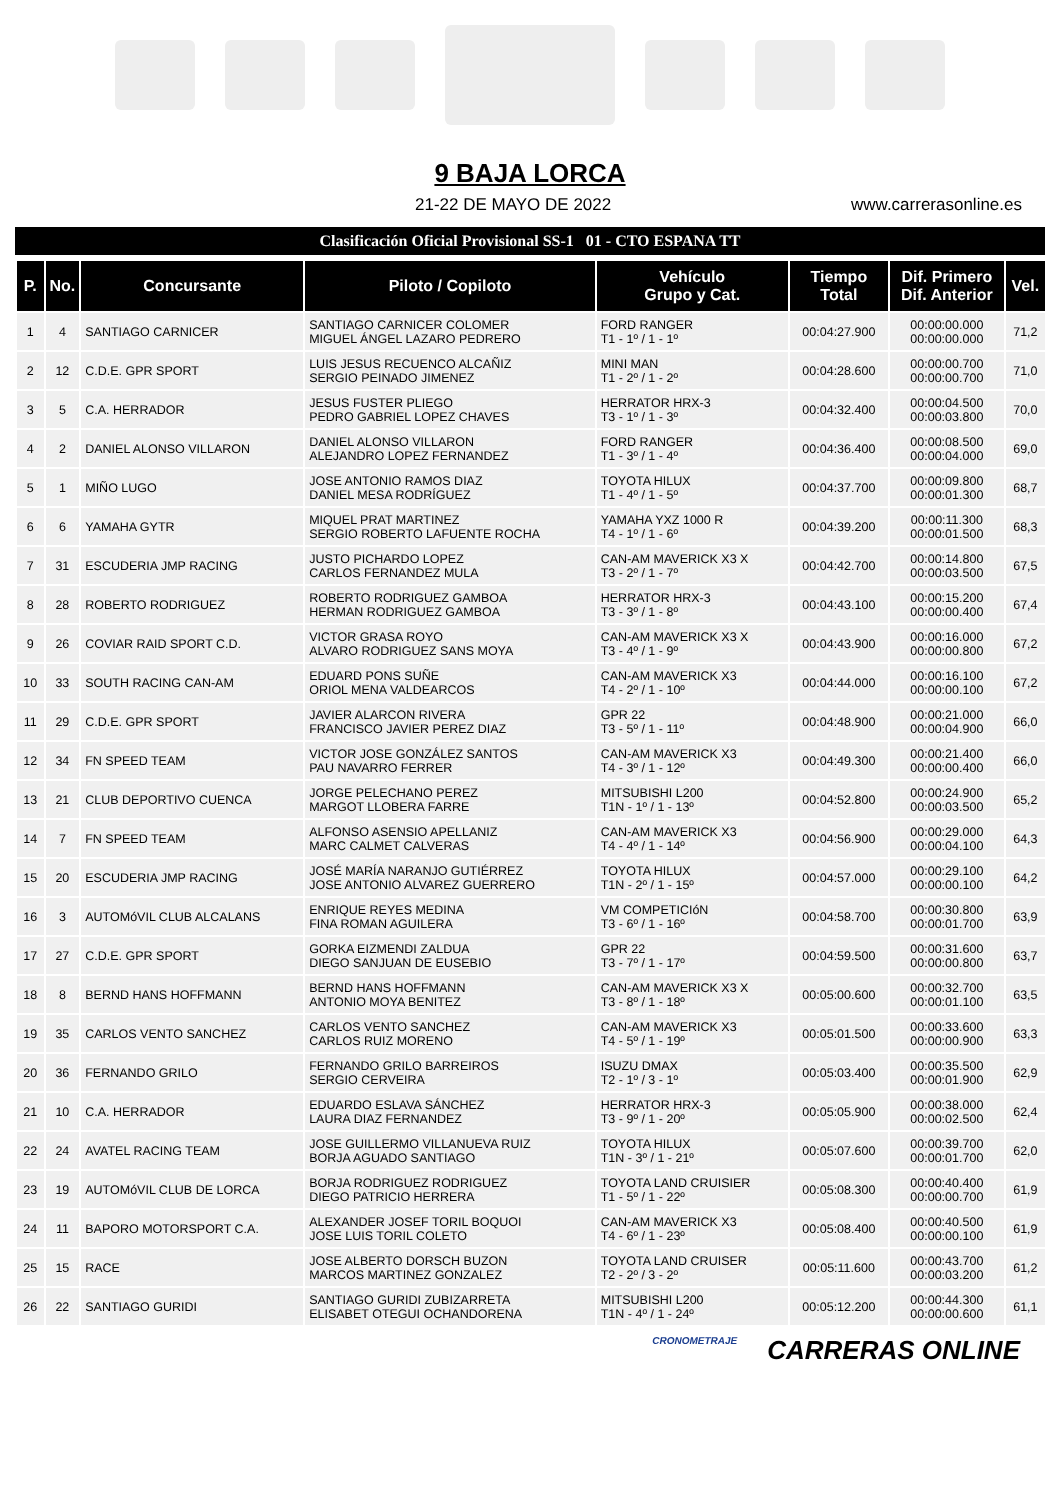9 BAJA LORCA
21-22 DE MAYO DE 2022 www.carrerasonline.es
Clasificación Oficial Provisional SS-1 01 - CTO ESPANA TT
| P. | No. | Concursante | Piloto / Copiloto | Vehículo Grupo y Cat. | Tiempo Total | Dif. Primero Dif. Anterior | Vel. |
| --- | --- | --- | --- | --- | --- | --- | --- |
| 1 | 4 | SANTIAGO CARNICER | SANTIAGO CARNICER COLOMER MIGUEL ÁNGEL LAZARO PEDRERO | FORD RANGER T1 - 1º / 1 - 1º | 00:04:27.900 | 00:00:00.000 00:00:00.000 | 71,2 |
| 2 | 12 | C.D.E. GPR SPORT | LUIS JESUS RECUENCO ALCAÑIZ SERGIO PEINADO JIMENEZ | MINI MAN T1 - 2º / 1 - 2º | 00:04:28.600 | 00:00:00.700 00:00:00.700 | 71,0 |
| 3 | 5 | C.A. HERRADOR | JESUS FUSTER PLIEGO PEDRO GABRIEL LOPEZ CHAVES | HERRATOR HRX-3 T3 - 1º / 1 - 3º | 00:04:32.400 | 00:00:04.500 00:00:03.800 | 70,0 |
| 4 | 2 | DANIEL ALONSO VILLARON | DANIEL ALONSO VILLARON ALEJANDRO LOPEZ FERNANDEZ | FORD RANGER T1 - 3º / 1 - 4º | 00:04:36.400 | 00:00:08.500 00:00:04.000 | 69,0 |
| 5 | 1 | MIÑO LUGO | JOSE ANTONIO RAMOS DIAZ DANIEL MESA RODRÍGUEZ | TOYOTA HILUX T1 - 4º / 1 - 5º | 00:04:37.700 | 00:00:09.800 00:00:01.300 | 68,7 |
| 6 | 6 | YAMAHA GYTR | MIQUEL PRAT MARTINEZ SERGIO ROBERTO LAFUENTE ROCHA | YAMAHA YXZ 1000 R T4 - 1º / 1 - 6º | 00:04:39.200 | 00:00:11.300 00:00:01.500 | 68,3 |
| 7 | 31 | ESCUDERIA JMP RACING | JUSTO PICHARDO LOPEZ CARLOS FERNANDEZ MULA | CAN-AM MAVERICK X3 X T3 - 2º / 1 - 7º | 00:04:42.700 | 00:00:14.800 00:00:03.500 | 67,5 |
| 8 | 28 | ROBERTO RODRIGUEZ | ROBERTO RODRIGUEZ GAMBOA HERMAN RODRIGUEZ GAMBOA | HERRATOR HRX-3 T3 - 3º / 1 - 8º | 00:04:43.100 | 00:00:15.200 00:00:00.400 | 67,4 |
| 9 | 26 | COVIAR RAID SPORT C.D. | VICTOR GRASA ROYO ALVARO RODRIGUEZ SANS MOYA | CAN-AM MAVERICK X3 X T3 - 4º / 1 - 9º | 00:04:43.900 | 00:00:16.000 00:00:00.800 | 67,2 |
| 10 | 33 | SOUTH RACING CAN-AM | EDUARD PONS SUÑE ORIOL MENA VALDEARCOS | CAN-AM MAVERICK X3 T4 - 2º / 1 - 10º | 00:04:44.000 | 00:00:16.100 00:00:00.100 | 67,2 |
| 11 | 29 | C.D.E. GPR SPORT | JAVIER ALARCON RIVERA FRANCISCO JAVIER PEREZ DIAZ | GPR 22 T3 - 5º / 1 - 11º | 00:04:48.900 | 00:00:21.000 00:00:04.900 | 66,0 |
| 12 | 34 | FN SPEED TEAM | VICTOR JOSE GONZÁLEZ SANTOS PAU NAVARRO FERRER | CAN-AM MAVERICK X3 T4 - 3º / 1 - 12º | 00:04:49.300 | 00:00:21.400 00:00:00.400 | 66,0 |
| 13 | 21 | CLUB DEPORTIVO CUENCA | JORGE PELECHANO PEREZ MARGOT LLOBERA FARRE | MITSUBISHI L200 T1N - 1º / 1 - 13º | 00:04:52.800 | 00:00:24.900 00:00:03.500 | 65,2 |
| 14 | 7 | FN SPEED TEAM | ALFONSO ASENSIO APELLANIZ MARC CALMET CALVERAS | CAN-AM MAVERICK X3 T4 - 4º / 1 - 14º | 00:04:56.900 | 00:00:29.000 00:00:04.100 | 64,3 |
| 15 | 20 | ESCUDERIA JMP RACING | JOSÉ MARÍA NARANJO GUTIÉRREZ JOSE ANTONIO ALVAREZ GUERRERO | TOYOTA HILUX T1N - 2º / 1 - 15º | 00:04:57.000 | 00:00:29.100 00:00:00.100 | 64,2 |
| 16 | 3 | AUTOMóVIL CLUB ALCALANS | ENRIQUE REYES MEDINA FINA ROMAN AGUILERA | VM COMPETICIóN T3 - 6º / 1 - 16º | 00:04:58.700 | 00:00:30.800 00:00:01.700 | 63,9 |
| 17 | 27 | C.D.E. GPR SPORT | GORKA EIZMENDI ZALDUA DIEGO SANJUAN DE EUSEBIO | GPR 22 T3 - 7º / 1 - 17º | 00:04:59.500 | 00:00:31.600 00:00:00.800 | 63,7 |
| 18 | 8 | BERND HANS HOFFMANN | BERND HANS HOFFMANN ANTONIO MOYA BENITEZ | CAN-AM MAVERICK X3 X T3 - 8º / 1 - 18º | 00:05:00.600 | 00:00:32.700 00:00:01.100 | 63,5 |
| 19 | 35 | CARLOS VENTO SANCHEZ | CARLOS VENTO SANCHEZ CARLOS RUIZ MORENO | CAN-AM MAVERICK X3 T4 - 5º / 1 - 19º | 00:05:01.500 | 00:00:33.600 00:00:00.900 | 63,3 |
| 20 | 36 | FERNANDO GRILO | FERNANDO GRILO BARREIROS SERGIO CERVEIRA | ISUZU DMAX T2 - 1º / 3 - 1º | 00:05:03.400 | 00:00:35.500 00:00:01.900 | 62,9 |
| 21 | 10 | C.A. HERRADOR | EDUARDO ESLAVA SÁNCHEZ LAURA DIAZ FERNANDEZ | HERRATOR HRX-3 T3 - 9º / 1 - 20º | 00:05:05.900 | 00:00:38.000 00:00:02.500 | 62,4 |
| 22 | 24 | AVATEL RACING TEAM | JOSE GUILLERMO VILLANUEVA RUIZ BORJA AGUADO SANTIAGO | TOYOTA HILUX T1N - 3º / 1 - 21º | 00:05:07.600 | 00:00:39.700 00:00:01.700 | 62,0 |
| 23 | 19 | AUTOMóVIL CLUB DE LORCA | BORJA RODRIGUEZ RODRIGUEZ DIEGO PATRICIO HERRERA | TOYOTA LAND CRUISIER T1 - 5º / 1 - 22º | 00:05:08.300 | 00:00:40.400 00:00:00.700 | 61,9 |
| 24 | 11 | BAPORO MOTORSPORT C.A. | ALEXANDER JOSEF TORIL BOQUOI JOSE LUIS TORIL COLETO | CAN-AM MAVERICK X3 T4 - 6º / 1 - 23º | 00:05:08.400 | 00:00:40.500 00:00:00.100 | 61,9 |
| 25 | 15 | RACE | JOSE ALBERTO DORSCH BUZON MARCOS MARTINEZ GONZALEZ | TOYOTA LAND CRUISER T2 - 2º / 3 - 2º | 00:05:11.600 | 00:00:43.700 00:00:03.200 | 61,2 |
| 26 | 22 | SANTIAGO GURIDI | SANTIAGO GURIDI ZUBIZARRETA ELISABET OTEGUI OCHANDORENA | MITSUBISHI L200 T1N - 4º / 1 - 24º | 00:05:12.200 | 00:00:44.300 00:00:00.600 | 61,1 |
CRONOMETRAJE CARRERAS ONLINE